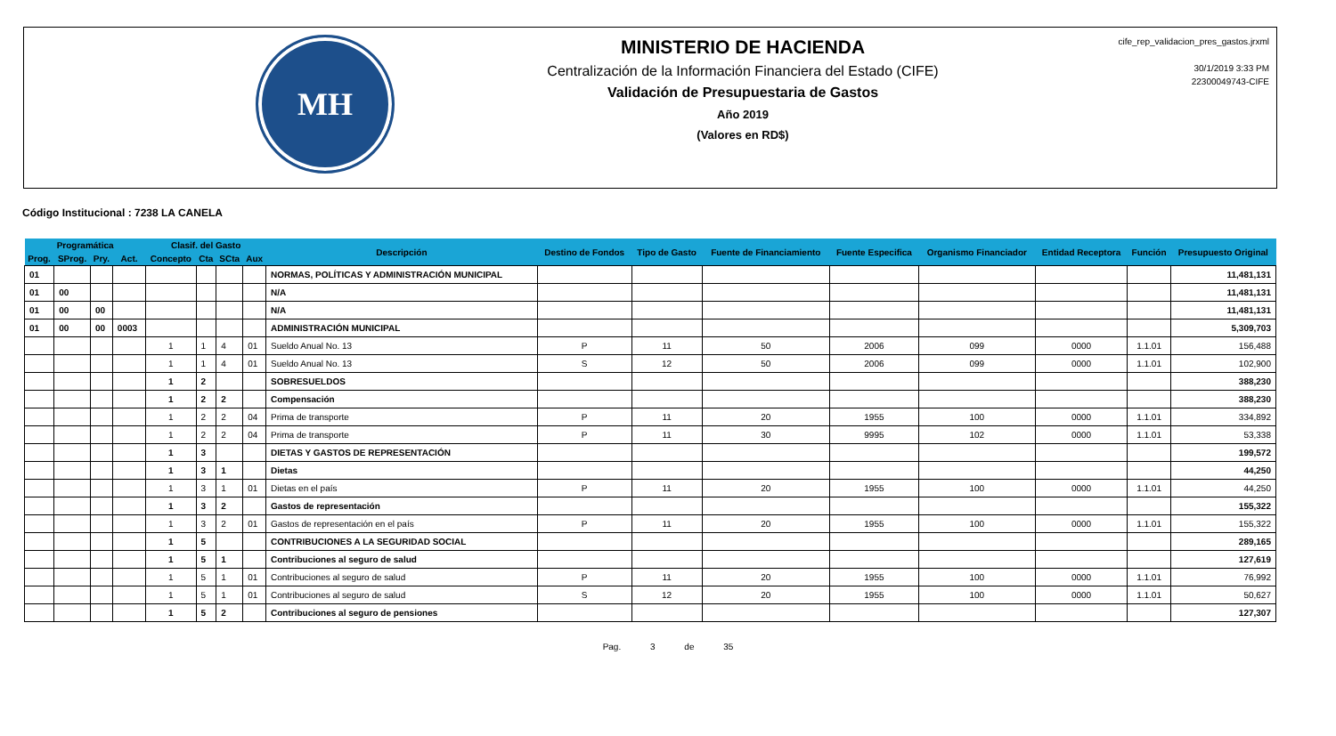MH
MINISTERIO DE HACIENDA
Centralización de la Información Financiera del Estado (CIFE)
Validación de Presupuestaria de Gastos
Año 2019
(Valores en RD$)
cife_rep_validacion_pres_gastos.jrxml
30/1/2019 3:33 PM
22300049743-CIFE
Código Institucional : 7238 LA CANELA
| Programática | | | | Clasif. del Gasto | | | | Descripción | Destino de Fondos | Tipo de Gasto | Fuente de Financiamiento | Fuente Especifica | Organismo Financiador | Entidad Receptora | Función | Presupuesto Original |
| --- | --- | --- | --- | --- | --- | --- | --- | --- | --- | --- | --- | --- | --- | --- | --- | --- |
| Prog. | SProg. | Pry. | Act. | Concepto | Cta | SCta | Aux | | | | | | | | | |
| 01 | | | | | | | | NORMAS, POLÍTICAS Y ADMINISTRACIÓN MUNICIPAL | | | | | | | | 11,481,131 |
| 01 | 00 | | | | | | | N/A | | | | | | | | 11,481,131 |
| 01 | 00 | 00 | | | | | | N/A | | | | | | | | 11,481,131 |
| 01 | 00 | 00 | 0003 | | | | | ADMINISTRACIÓN MUNICIPAL | | | | | | | | 5,309,703 |
| | | | | 1 | 1 | 4 | 01 | Sueldo Anual No. 13 | P | 11 | 50 | 2006 | 099 | 0000 | 1.1.01 | 156,488 |
| | | | | 1 | 1 | 4 | 01 | Sueldo Anual No. 13 | S | 12 | 50 | 2006 | 099 | 0000 | 1.1.01 | 102,900 |
| | | | | 1 | 2 | | | SOBRESUELDOS | | | | | | | | 388,230 |
| | | | | 1 | 2 | 2 | | Compensación | | | | | | | | 388,230 |
| | | | | 1 | 2 | 2 | 04 | Prima de transporte | P | 11 | 20 | 1955 | 100 | 0000 | 1.1.01 | 334,892 |
| | | | | 1 | 2 | 2 | 04 | Prima de transporte | P | 11 | 30 | 9995 | 102 | 0000 | 1.1.01 | 53,338 |
| | | | | 1 | 3 | | | DIETAS Y GASTOS DE REPRESENTACIÓN | | | | | | | | 199,572 |
| | | | | 1 | 3 | 1 | | Dietas | | | | | | | | 44,250 |
| | | | | 1 | 3 | 1 | 01 | Dietas en el país | P | 11 | 20 | 1955 | 100 | 0000 | 1.1.01 | 44,250 |
| | | | | 1 | 3 | 2 | | Gastos de representación | | | | | | | | 155,322 |
| | | | | 1 | 3 | 2 | 01 | Gastos de representación en el país | P | 11 | 20 | 1955 | 100 | 0000 | 1.1.01 | 155,322 |
| | | | | 1 | 5 | | | CONTRIBUCIONES A LA SEGURIDAD SOCIAL | | | | | | | | 289,165 |
| | | | | 1 | 5 | 1 | | Contribuciones al seguro de salud | | | | | | | | 127,619 |
| | | | | 1 | 5 | 1 | 01 | Contribuciones al seguro de salud | P | 11 | 20 | 1955 | 100 | 0000 | 1.1.01 | 76,992 |
| | | | | 1 | 5 | 1 | 01 | Contribuciones al seguro de salud | S | 12 | 20 | 1955 | 100 | 0000 | 1.1.01 | 50,627 |
| | | | | 1 | 5 | 2 | | Contribuciones al seguro de pensiones | | | | | | | | 127,307 |
Pag. 3 de 35